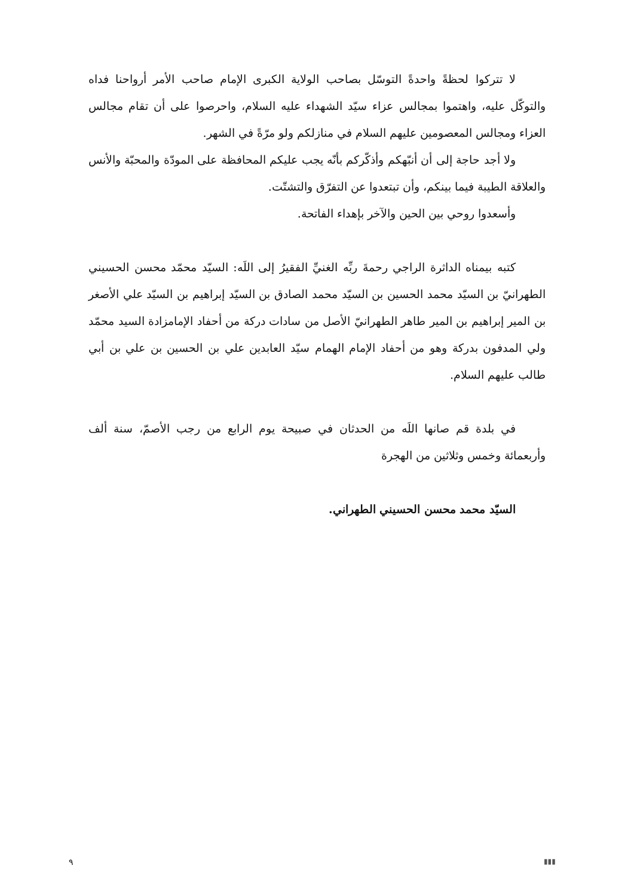لا تتركوا لحظةً واحدةً التوسّل بصاحب الولاية الكبرى الإمام صاحب الأمر أرواحنا فداه والتوكّل عليه، واهتموا بمجالس عزاء سيّد الشهداء عليه السلام، واحرصوا على أن تقام مجالس العزاء ومجالس المعصومين عليهم السلام في منازلكم ولو مرّةً في الشهر.
ولا أجد حاجة إلى أن أنبّهكم وأذكّركم بأنّه يجب عليكم المحافظة على المودّة والمحبّة والأنس والعلاقة الطيبة فيما بينكم، وأن تبتعدوا عن التفرّق والتشتّت.
وأسعدوا روحي بين الحين والآخر بإهداء الفاتحة.
كتبه بيمناه الداثرة الراجي رحمةَ ربِّه الغنيِّ الفقيرُ إلى اللَه: السيّد محمّد محسن الحسيني الطهرانيّ بن السيّد محمد الحسين بن السيّد محمد الصادق بن السيّد إبراهيم بن السيّد علي الأصغر بن المير إبراهيم بن المير طاهر الطهرانيّ الأصل من سادات دركة من أحفاد الإمامزادة السيد محمّد ولي المدفون بدركة وهو من أحفاد الإمام الهمام سيّد العابدين علي بن الحسين بن علي بن أبي طالب عليهم السلام.
في بلدة قم صانها اللَه من الحدثان في صبيحة يوم الرابع من رجب الأصمّ، سنة ألف وأربعمائة وخمس وثلاثين من الهجرة
السيّد محمد محسن الحسيني الطهراني.
٩ ▮▮▮